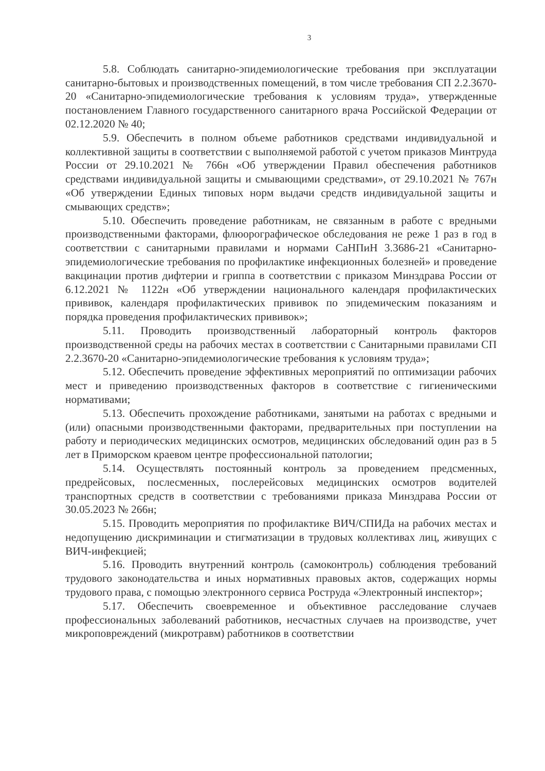3
5.8. Соблюдать санитарно-эпидемиологические требования при эксплуатации санитарно-бытовых и производственных помещений, в том числе требования СП 2.2.3670-20 «Санитарно-эпидемиологические требования к условиям труда», утвержденные постановлением Главного государственного санитарного врача Российской Федерации от 02.12.2020 № 40;
5.9. Обеспечить в полном объеме работников средствами индивидуальной и коллективной защиты в соответствии с выполняемой работой с учетом приказов Минтруда России от 29.10.2021 № 766н «Об утверждении Правил обеспечения работников средствами индивидуальной защиты и смывающими средствами», от 29.10.2021 № 767н «Об утверждении Единых типовых норм выдачи средств индивидуальной защиты и смывающих средств»;
5.10. Обеспечить проведение работникам, не связанным в работе с вредными производственными факторами, флюорографическое обследования не реже 1 раз в год в соответствии с санитарными правилами и нормами СаНПиН 3.3686-21 «Санитарно-эпидемиологические требования по профилактике инфекционных болезней» и проведение вакцинации против дифтерии и гриппа в соответствии с приказом Минздрава России от 6.12.2021 № 1122н «Об утверждении национального календаря профилактических прививок, календаря профилактических прививок по эпидемическим показаниям и порядка проведения профилактических прививок»;
5.11. Проводить производственный лабораторный контроль факторов производственной среды на рабочих местах в соответствии с Санитарными правилами СП 2.2.3670-20 «Санитарно-эпидемиологические требования к условиям труда»;
5.12. Обеспечить проведение эффективных мероприятий по оптимизации рабочих мест и приведению производственных факторов в соответствие с гигиеническими нормативами;
5.13. Обеспечить прохождение работниками, занятыми на работах с вредными и (или) опасными производственными факторами, предварительных при поступлении на работу и периодических медицинских осмотров, медицинских обследований один раз в 5 лет в Приморском краевом центре профессиональной патологии;
5.14. Осуществлять постоянный контроль за проведением предсменных, предрейсовых, послесменных, послерейсовых медицинских осмотров водителей транспортных средств в соответствии с требованиями приказа Минздрава России от 30.05.2023 № 266н;
5.15. Проводить мероприятия по профилактике ВИЧ/СПИДа на рабочих местах и недопущению дискриминации и стигматизации в трудовых коллективах лиц, живущих с ВИЧ-инфекцией;
5.16. Проводить внутренний контроль (самоконтроль) соблюдения требований трудового законодательства и иных нормативных правовых актов, содержащих нормы трудового права, с помощью электронного сервиса Роструда «Электронный инспектор»;
5.17. Обеспечить своевременное и объективное расследование случаев профессиональных заболеваний работников, несчастных случаев на производстве, учет микроповреждений (микротравм) работников в соответствии